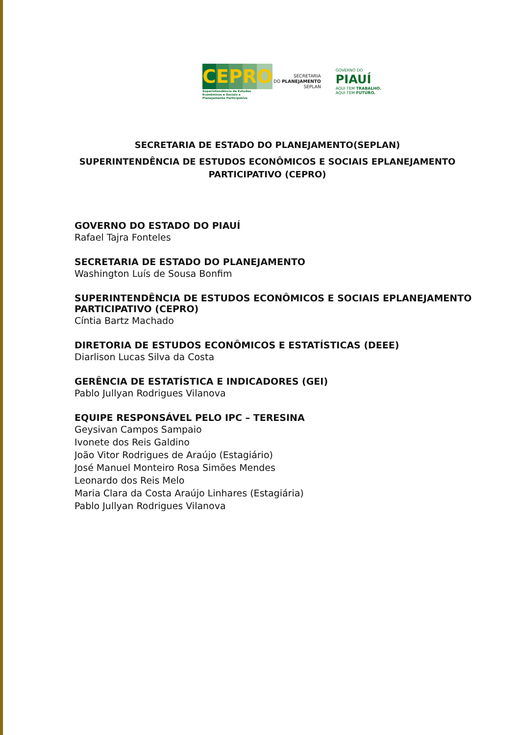C E P R O
Superintendência de Estudos Econômicos e Sociais e Planejamento Participativo
SECRETARIA
DO PLANEJAMENTO
SEPLAN
GOVERNO DO
PIAUÍ
AQUI TEM TRABALHO.
AQUI TEM FUTURO.
SECRETARIA DE ESTADO DO PLANEJAMENTO(SEPLAN)
SUPERINTENDÊNCIA DE ESTUDOS ECONÔMICOS E SOCIAIS EPLANEJAMENTO PARTICIPATIVO (CEPRO)
GOVERNO DO ESTADO DO PIAUÍ
Rafael Tajra Fonteles
SECRETARIA DE ESTADO DO PLANEJAMENTO
Washington Luís de Sousa Bonfim
SUPERINTENDÊNCIA DE ESTUDOS ECONÔMICOS E SOCIAIS EPLANEJAMENTO PARTICIPATIVO (CEPRO)
Cíntia Bartz Machado
DIRETORIA DE ESTUDOS ECONÔMICOS E ESTATÍSTICAS (DEEE)
Diarlison Lucas Silva da Costa
GERÊNCIA DE ESTATÍSTICA E INDICADORES (GEI)
Pablo Jullyan Rodrigues Vilanova
EQUIPE RESPONSÁVEL PELO IPC – TERESINA
Geysivan Campos Sampaio
Ivonete dos Reis Galdino
João Vitor Rodrigues de Araújo (Estagiário)
José Manuel Monteiro Rosa Simões Mendes
Leonardo dos Reis Melo
Maria Clara da Costa Araújo Linhares (Estagiária)
Pablo Jullyan Rodrigues Vilanova